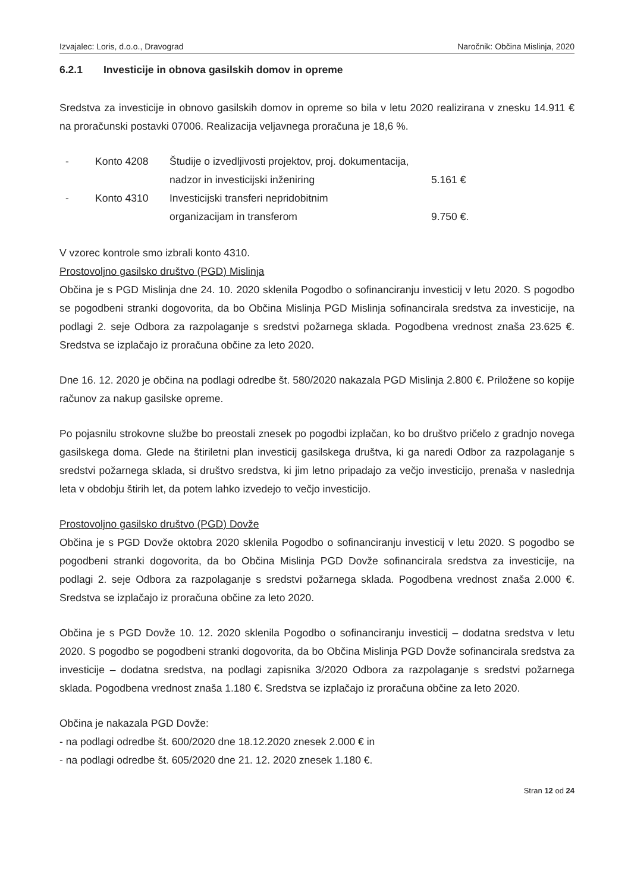Izvajalec: Loris, d.o.o., Dravograd Naročnik: Občina Mislinja, 2020
6.2.1 Investicije in obnova gasilskih domov in opreme
Sredstva za investicije in obnovo gasilskih domov in opreme so bila v letu 2020 realizirana v znesku 14.911 € na proračunski postavki 07006. Realizacija veljavnega proračuna je 18,6 %.
-
Konto 4208
Študije o izvedljivosti projektov, proj. dokumentacija,
nadzor in investicijski inženiring
5.161 €
-
Konto 4310
Investicijski transferi nepridobitnim
organizacijam in transferom
9.750 €.
V vzorec kontrole smo izbrali konto 4310.
Prostovoljno gasilsko društvo (PGD) Mislinja
Občina je s PGD Mislinja dne 24. 10. 2020 sklenila Pogodbo o sofinanciranju investicij v letu 2020. S pogodbo se pogodbeni stranki dogovorita, da bo Občina Mislinja PGD Mislinja sofinancirala sredstva za investicije, na podlagi 2. seje Odbora za razpolaganje s sredstvi požarnega sklada. Pogodbena vrednost znaša 23.625 €. Sredstva se izplačajo iz proračuna občine za leto 2020.
Dne 16. 12. 2020 je občina na podlagi odredbe št. 580/2020 nakazala PGD Mislinja 2.800 €. Priložene so kopije računov za nakup gasilske opreme.
Po pojasnilu strokovne službe bo preostali znesek po pogodbi izplačan, ko bo društvo pričelo z gradnjo novega gasilskega doma. Glede na štiriletni plan investicij gasilskega društva, ki ga naredi Odbor za razpolaganje s sredstvi požarnega sklada, si društvo sredstva, ki jim letno pripadajo za večjo investicijo, prenaša v naslednja leta v obdobju štirih let, da potem lahko izvedejo to večjo investicijo.
Prostovoljno gasilsko društvo (PGD) Dovže
Občina je s PGD Dovže oktobra 2020 sklenila Pogodbo o sofinanciranju investicij v letu 2020. S pogodbo se pogodbeni stranki dogovorita, da bo Občina Mislinja PGD Dovže sofinancirala sredstva za investicije, na podlagi 2. seje Odbora za razpolaganje s sredstvi požarnega sklada. Pogodbena vrednost znaša 2.000 €. Sredstva se izplačajo iz proračuna občine za leto 2020.
Občina je s PGD Dovže 10. 12. 2020 sklenila Pogodbo o sofinanciranju investicij – dodatna sredstva v letu 2020. S pogodbo se pogodbeni stranki dogovorita, da bo Občina Mislinja PGD Dovže sofinancirala sredstva za investicije – dodatna sredstva, na podlagi zapisnika 3/2020 Odbora za razpolaganje s sredstvi požarnega sklada. Pogodbena vrednost znaša 1.180 €. Sredstva se izplačajo iz proračuna občine za leto 2020.
Občina je nakazala PGD Dovže:
- na podlagi odredbe št. 600/2020 dne 18.12.2020 znesek 2.000 € in
- na podlagi odredbe št. 605/2020 dne 21. 12. 2020 znesek 1.180 €.
Stran 12 od 24